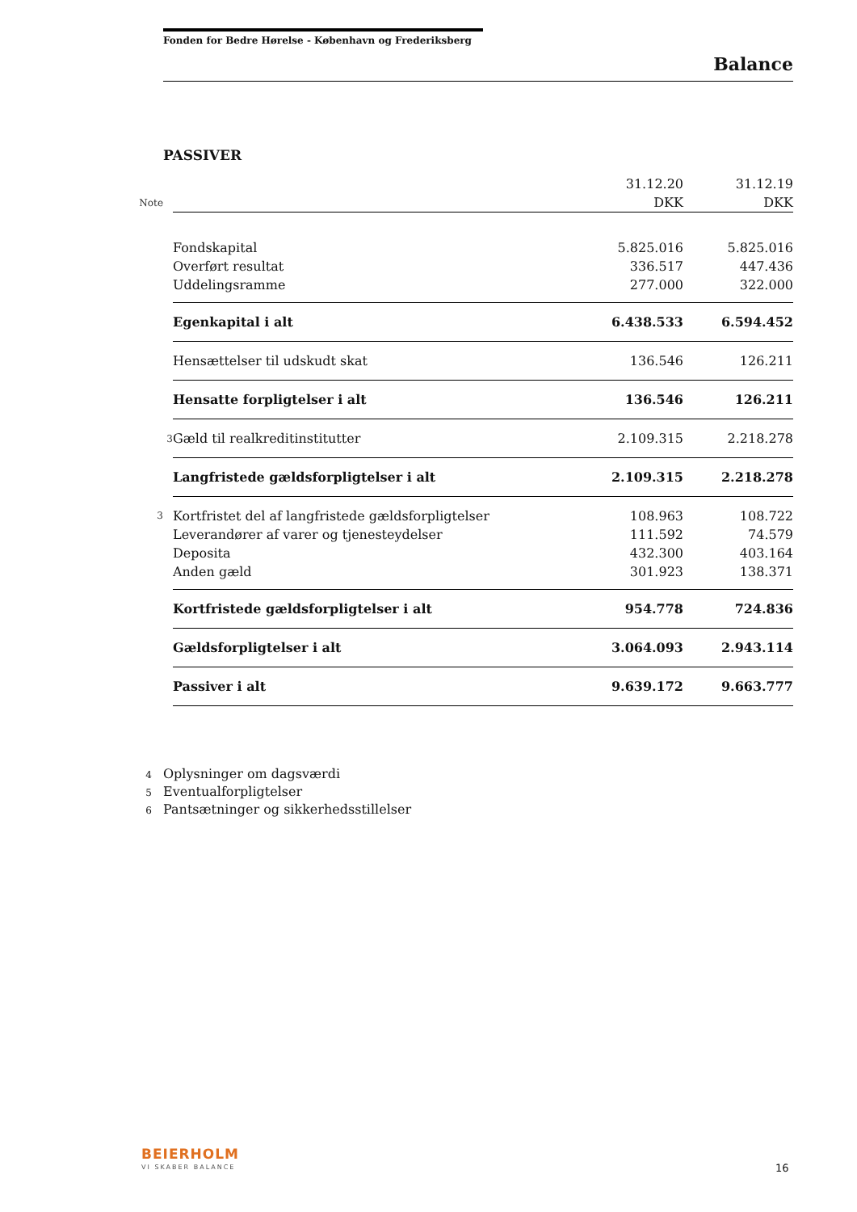Fonden for Bedre Hørelse - København og Frederiksberg
Balance
PASSIVER
| | | 31.12.20 | 31.12.19 |
| Note | | DKK | DKK |
| | Fondskapital | 5.825.016 | 5.825.016 |
| | Overført resultat | 336.517 | 447.436 |
| | Uddelingsramme | 277.000 | 322.000 |
| | Egenkapital i alt | 6.438.533 | 6.594.452 |
| | Hensættelser til udskudt skat | 136.546 | 126.211 |
| | Hensatte forpligtelser i alt | 136.546 | 126.211 |
| 3 | Gæld til realkreditinstitutter | 2.109.315 | 2.218.278 |
| | Langfristede gældsforpligtelser i alt | 2.109.315 | 2.218.278 |
| 3 | Kortfristet del af langfristede gældsforpligtelser | 108.963 | 108.722 |
| | Leverandører af varer og tjenesteydelser | 111.592 | 74.579 |
| | Deposita | 432.300 | 403.164 |
| | Anden gæld | 301.923 | 138.371 |
| | Kortfristede gældsforpligtelser i alt | 954.778 | 724.836 |
| | Gældsforpligtelser i alt | 3.064.093 | 2.943.114 |
| | Passiver i alt | 9.639.172 | 9.663.777 |
4 Oplysninger om dagsværdi
5 Eventualforpligtelser
6 Pantsætninger og sikkerhedsstillelser
BEIERHOLM
VI SKABER BALANCE 16